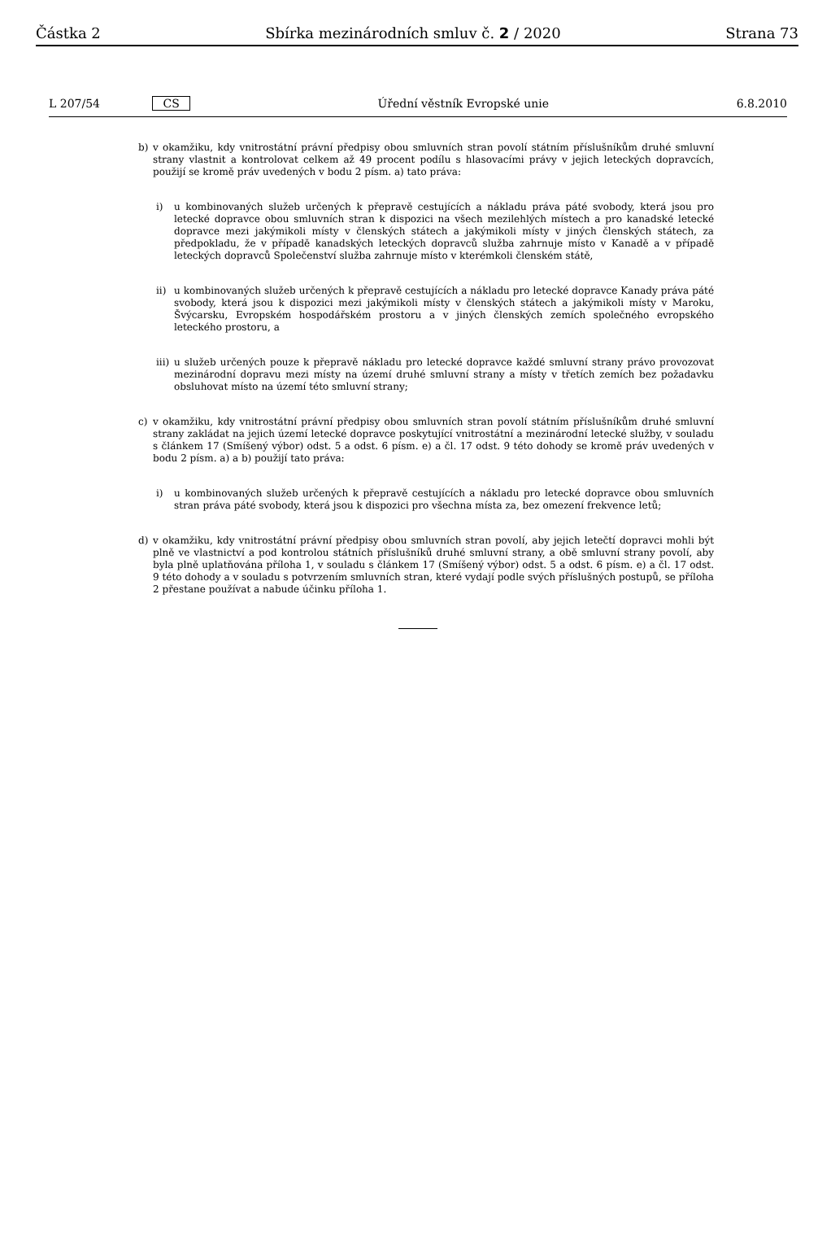Částka 2 Sbírka mezinárodních smluv č. 2 / 2020 Strana 73
L 207/54 CS Úřední věstník Evropské unie 6.8.2010
b) v okamžiku, kdy vnitrostátní právní předpisy obou smluvních stran povolí státním příslušníkům druhé smluvní strany vlastnit a kontrolovat celkem až 49 procent podílu s hlasovacími právy v jejich leteckých dopravcích, použijí se kromě práv uvedených v bodu 2 písm. a) tato práva:
i) u kombinovaných služeb určených k přepravě cestujících a nákladu práva páté svobody, která jsou pro letecké dopravce obou smluvních stran k dispozici na všech mezilehlých místech a pro kanadské letecké dopravce mezi jakýmikoli místy v členských státech a jakýmikoli místy v jiných členských státech, za předpokladu, že v případě kanadských leteckých dopravců služba zahrnuje místo v Kanadě a v případě leteckých dopravců Společenství služba zahrnuje místo v kterémkoli členském státě,
ii) u kombinovaných služeb určených k přepravě cestujících a nákladu pro letecké dopravce Kanady práva páté svobody, která jsou k dispozici mezi jakýmikoli místy v členských státech a jakýmikoli místy v Maroku, Švýcarsku, Evropském hospodářském prostoru a v jiných členských zemích společného evropského leteckého prostoru, a
iii) u služeb určených pouze k přepravě nákladu pro letecké dopravce každé smluvní strany právo provozovat mezinárodní dopravu mezi místy na území druhé smluvní strany a místy v třetích zemích bez požadavku obsluhovat místo na území této smluvní strany;
c) v okamžiku, kdy vnitrostátní právní předpisy obou smluvních stran povolí státním příslušníkům druhé smluvní strany zakládat na jejich území letecké dopravce poskytující vnitrostátní a mezinárodní letecké služby, v souladu s článkem 17 (Smíšený výbor) odst. 5 a odst. 6 písm. e) a čl. 17 odst. 9 této dohody se kromě práv uvedených v bodu 2 písm. a) a b) použijí tato práva:
i) u kombinovaných služeb určených k přepravě cestujících a nákladu pro letecké dopravce obou smluvních stran práva páté svobody, která jsou k dispozici pro všechna místa za, bez omezení frekvence letů;
d) v okamžiku, kdy vnitrostátní právní předpisy obou smluvních stran povolí, aby jejich letečtí dopravci mohli být plně ve vlastnictví a pod kontrolou státních příslušníků druhé smluvní strany, a obě smluvní strany povolí, aby byla plně uplatňována příloha 1, v souladu s článkem 17 (Smíšený výbor) odst. 5 a odst. 6 písm. e) a čl. 17 odst. 9 této dohody a v souladu s potvrzením smluvních stran, které vydají podle svých příslušných postupů, se příloha 2 přestane používat a nabude účinku příloha 1.